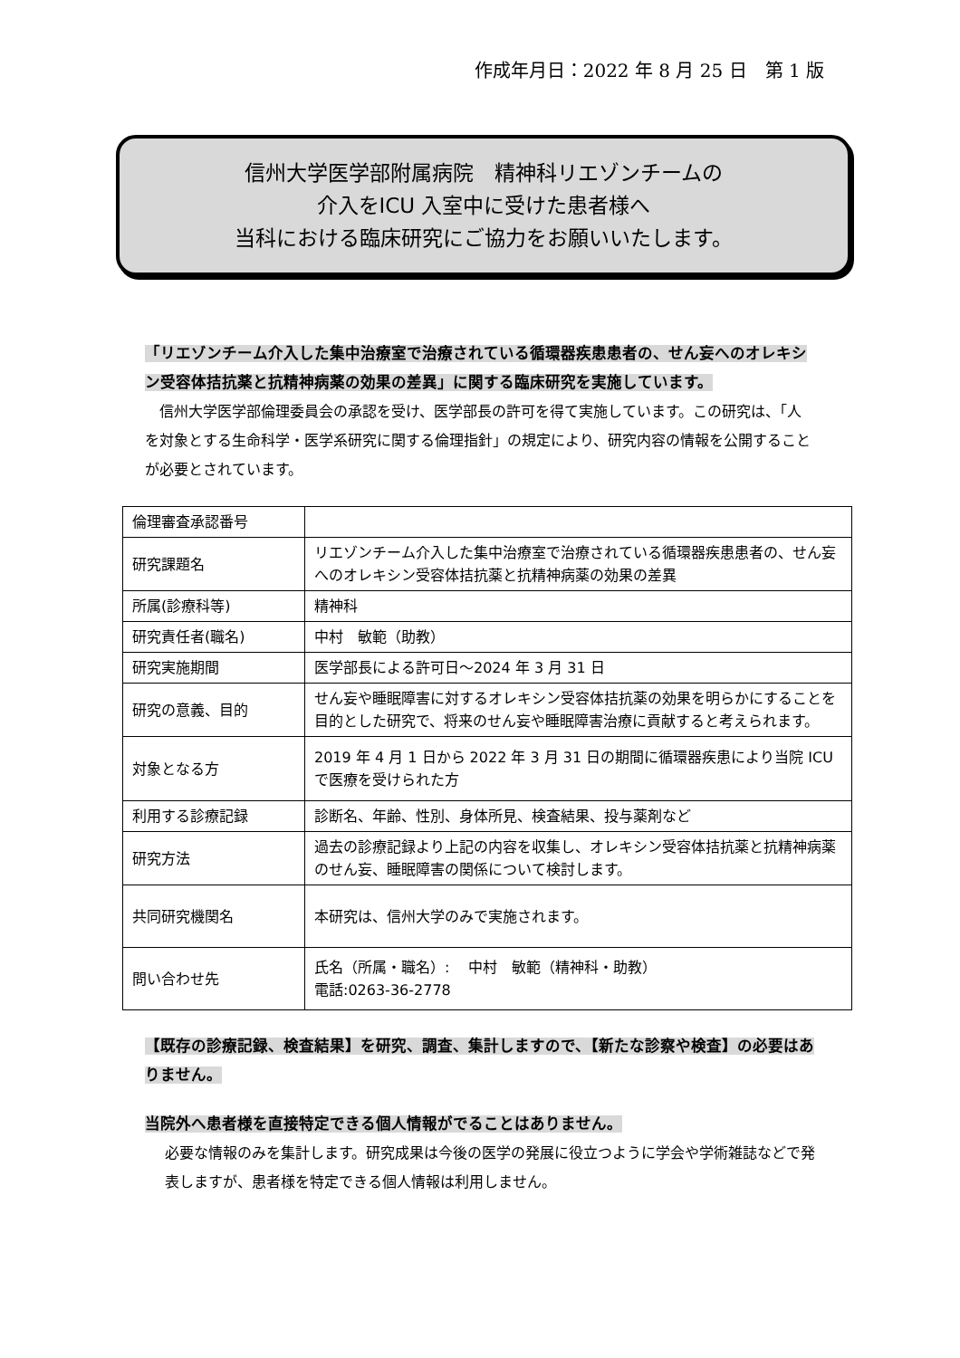作成年月日：2022 年 8 月 25 日　第 1 版
信州大学医学部附属病院　精神科リエゾンチームの
介入をICU 入室中に受けた患者様へ
当科における臨床研究にご協力をお願いいたします。
「リエゾンチーム介入した集中治療室で治療されている循環器疾患患者の、せん妄へのオレキシン受容体拮抗薬と抗精神病薬の効果の差異」に関する臨床研究を実施しています。
　信州大学医学部倫理委員会の承認を受け、医学部長の許可を得て実施しています。この研究は、「人を対象とする生命科学・医学系研究に関する倫理指針」の規定により、研究内容の情報を公開することが必要とされています。
| 倫理審査承認番号 | |
| 研究課題名 | リエゾンチーム介入した集中治療室で治療されている循環器疾患患者の、せん妄へのオレキシン受容体拮抗薬と抗精神病薬の効果の差異 |
| 所属(診療科等) | 精神科 |
| 研究責任者(職名) | 中村 敏範（助教） |
| 研究実施期間 | 医学部長による許可日～2024 年 3 月 31 日 |
| 研究の意義、目的 | せん妄や睡眠障害に対するオレキシン受容体拮抗薬の効果を明らかにすることを目的とした研究で、将来のせん妄や睡眠障害治療に貢献すると考えられます。 |
| 対象となる方 | 2019 年 4 月 1 日から 2022 年 3 月 31 日の期間に循環器疾患により当院 ICU で医療を受けられた方 |
| 利用する診療記録 | 診断名、年齢、性別、身体所見、検査結果、投与薬剤など |
| 研究方法 | 過去の診療記録より上記の内容を収集し、オレキシン受容体拮抗薬と抗精神病薬のせん妄、睡眠障害の関係について検討します。 |
| 共同研究機関名 | 本研究は、信州大学のみで実施されます。 |
| 問い合わせ先 | 氏名（所属・職名）: 中村 敏範（精神科・助教） 電話:0263-36-2778 |
【既存の診療記録、検査結果】を研究、調査、集計しますので、【新たな診察や検査】の必要はありません。
当院外へ患者様を直接特定できる個人情報がでることはありません。
必要な情報のみを集計します。研究成果は今後の医学の発展に役立つように学会や学術雑誌などで発表しますが、患者様を特定できる個人情報は利用しません。